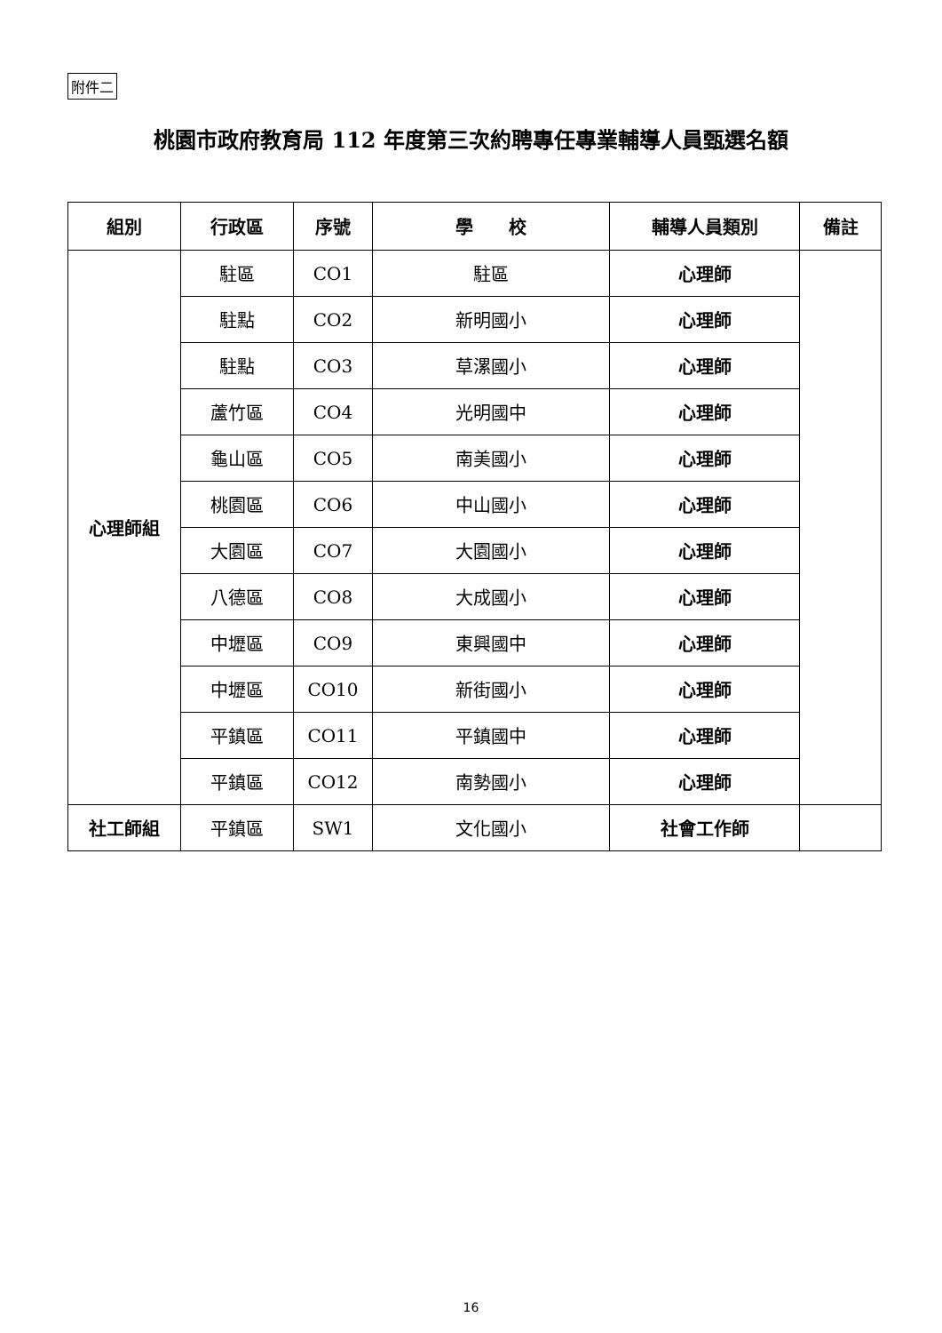附件二
桃園市政府教育局 112 年度第三次約聘專任專業輔導人員甄選名額
| 組別 | 行政區 | 序號 | 學 校 | 輔導人員類別 | 備註 |
| --- | --- | --- | --- | --- | --- |
| 心理師組 | 駐區 | CO1 | 駐區 | 心理師 | |
| | 駐點 | CO2 | 新明國小 | 心理師 | |
| | 駐點 | CO3 | 草漯國小 | 心理師 | |
| | 蘆竹區 | CO4 | 光明國中 | 心理師 | |
| | 龜山區 | CO5 | 南美國小 | 心理師 | |
| | 桃園區 | CO6 | 中山國小 | 心理師 | |
| | 大園區 | CO7 | 大園國小 | 心理師 | |
| | 八德區 | CO8 | 大成國小 | 心理師 | |
| | 中壢區 | CO9 | 東興國中 | 心理師 | |
| | 中壢區 | CO10 | 新街國小 | 心理師 | |
| | 平鎮區 | CO11 | 平鎮國中 | 心理師 | |
| | 平鎮區 | CO12 | 南勢國小 | 心理師 | |
| 社工師組 | 平鎮區 | SW1 | 文化國小 | 社會工作師 | |
16